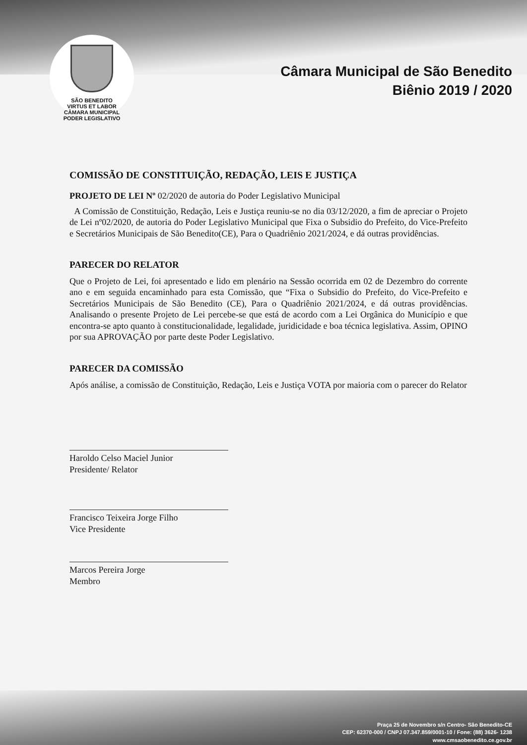SÃO BENEDITO
VIRTUS ET LABOR
CÂMARA MUNICIPAL
PODER LEGISLATIVO
Câmara Municipal de São Benedito
Biênio 2019 / 2020
COMISSÃO DE CONSTITUIÇÃO, REDAÇÃO, LEIS E JUSTIÇA
PROJETO DE LEI Nº 02/2020 de autoria do Poder Legislativo Municipal
A Comissão de Constituição, Redação, Leis e Justiça reuniu-se no dia 03/12/2020, a fim de apreciar o Projeto de Lei nº02/2020, de autoria do Poder Legislativo Municipal que Fixa o Subsidio do Prefeito, do Vice-Prefeito e Secretários Municipais de São Benedito(CE), Para o Quadriênio 2021/2024, e dá outras providências.
PARECER DO RELATOR
Que o Projeto de Lei, foi apresentado e lido em plenário na Sessão ocorrida em 02 de Dezembro do corrente ano e em seguida encaminhado para esta Comissão, que “Fixa o Subsidio do Prefeito, do Vice-Prefeito e Secretários Municipais de São Benedito (CE), Para o Quadriênio 2021/2024, e dá outras providências. Analisando o presente Projeto de Lei percebe-se que está de acordo com a Lei Orgânica do Município e que encontra-se apto quanto à constitucionalidade, legalidade, juridicidade e boa técnica legislativa. Assim, OPINO por sua APROVAÇÃO por parte deste Poder Legislativo.
PARECER DA COMISSÃO
Após análise, a comissão de Constituição, Redação, Leis e Justiça VOTA por maioria com o parecer do Relator
Haroldo Celso Maciel Junior
Presidente/ Relator
Francisco Teixeira Jorge Filho
Vice Presidente
Marcos Pereira Jorge
Membro
Praça 25 de Novembro s/n Centro- São Benedito-CE
CEP: 62370-000 / CNPJ 07.347.859/0001-10 / Fone: (88) 3626- 1238
www.cmsaobenedito.ce.gov.br